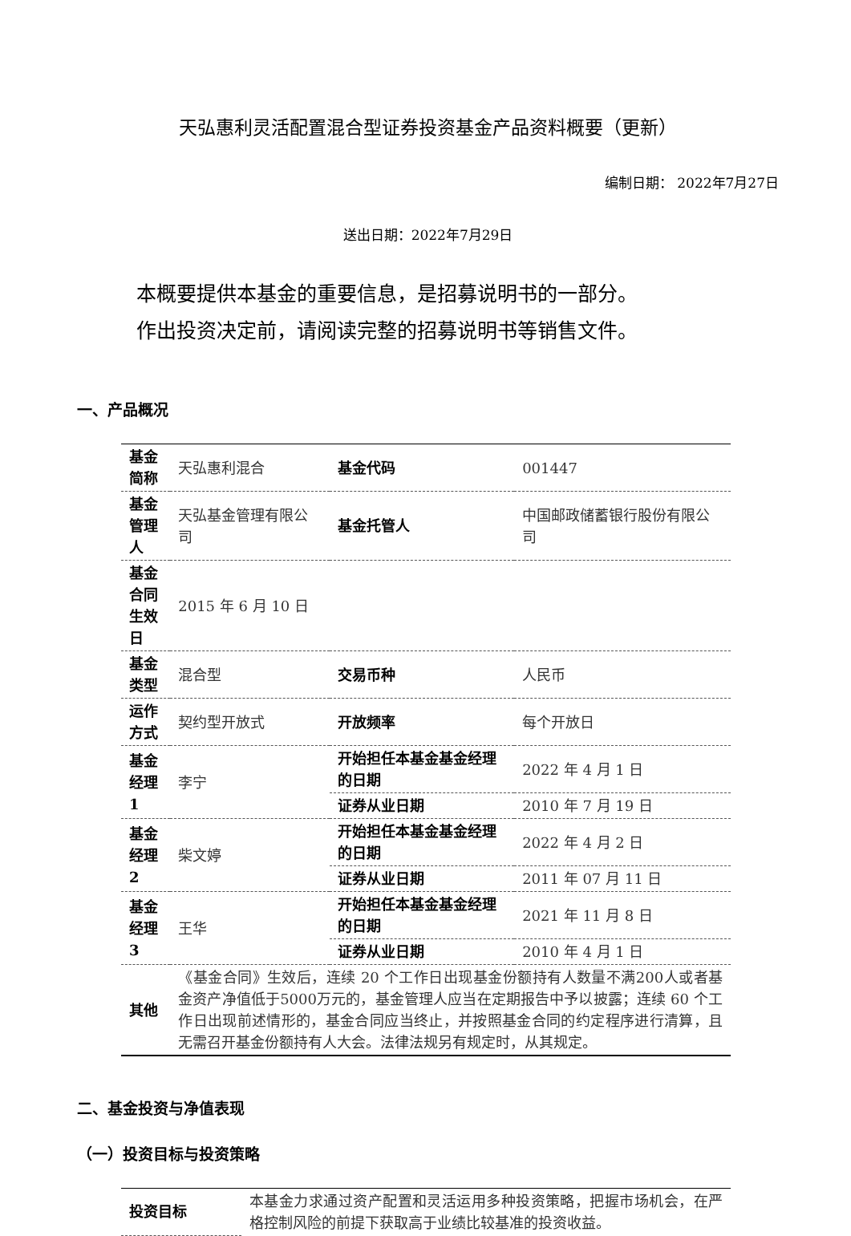天弘惠利灵活配置混合型证券投资基金产品资料概要（更新）
编制日期： 2022年7月27日
送出日期：2022年7月29日
本概要提供本基金的重要信息，是招募说明书的一部分。
作出投资决定前，请阅读完整的招募说明书等销售文件。
一、产品概况
| 基金简称 | 天弘惠利混合 | 基金代码 | 001447 |
| 基金管理人 | 天弘基金管理有限公司 | 基金托管人 | 中国邮政储蓄银行股份有限公司 |
| 基金合同生效日 | 2015 年 6 月 10 日 | | |
| 基金类型 | 混合型 | 交易币种 | 人民币 |
| 运作方式 | 契约型开放式 | 开放频率 | 每个开放日 |
| 基金经理 1 | 李宁 | 开始担任本基金基金经理的日期 | 2022 年 4 月 1 日 |
| | | 证券从业日期 | 2010 年 7 月 19 日 |
| 基金经理 2 | 柴文婷 | 开始担任本基金基金经理的日期 | 2022 年 4 月 2 日 |
| | | 证券从业日期 | 2011 年 07 月 11 日 |
| 基金经理 3 | 王华 | 开始担任本基金基金经理的日期 | 2021 年 11 月 8 日 |
| | | 证券从业日期 | 2010 年 4 月 1 日 |
| 其他 | 《基金合同》生效后，连续 20 个工作日出现基金份额持有人数量不满200人或者基金资产净值低于5000万元的，基金管理人应当在定期报告中予以披露；连续 60 个工作日出现前述情形的，基金合同应当终止，并按照基金合同的约定程序进行清算，且无需召开基金份额持有人大会。法律法规另有规定时，从其规定。 | | |
二、基金投资与净值表现
（一）投资目标与投资策略
| 投资目标 | 本基金力求通过资产配置和灵活运用多种投资策略，把握市场机会，在严格控制风险的前提下获取高于业绩比较基准的投资收益。 |